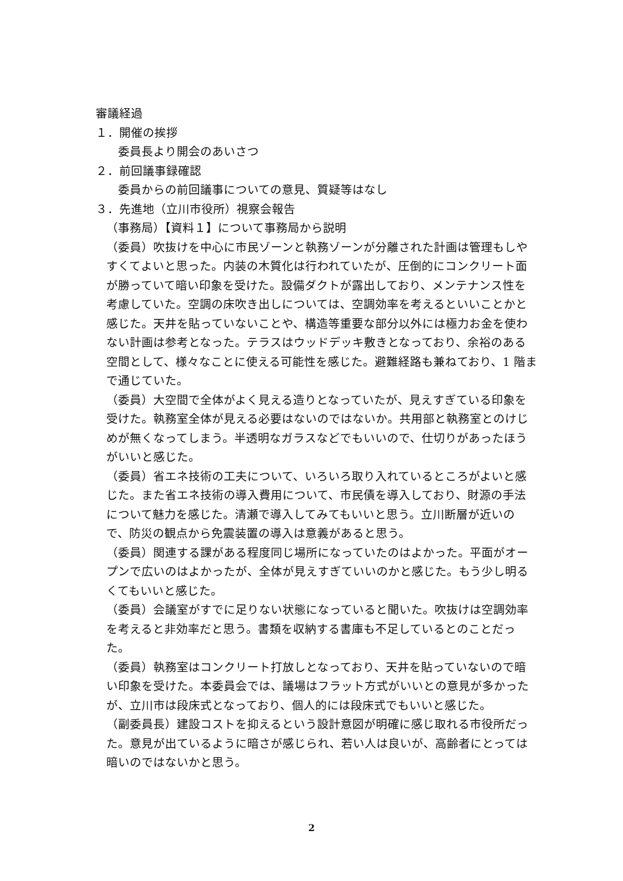審議経過
１．開催の挨拶
委員長より開会のあいさつ
２．前回議事録確認
委員からの前回議事についての意見、質疑等はなし
３．先進地（立川市役所）視察会報告
（事務局）【資料１】について事務局から説明
（委員）吹抜けを中心に市民ゾーンと執務ゾーンが分離された計画は管理もしやすくてよいと思った。内装の木質化は行われていたが、圧倒的にコンクリート面が勝っていて暗い印象を受けた。設備ダクトが露出しており、メンテナンス性を考慮していた。空調の床吹き出しについては、空調効率を考えるといいことかと感じた。天井を貼っていないことや、構造等重要な部分以外には極力お金を使わない計画は参考となった。テラスはウッドデッキ敷きとなっており、余裕のある空間として、様々なことに使える可能性を感じた。避難経路も兼ねており、1 階まで通じていた。
（委員）大空間で全体がよく見える造りとなっていたが、見えすぎている印象を受けた。執務室全体が見える必要はないのではないか。共用部と執務室とのけじめが無くなってしまう。半透明なガラスなどでもいいので、仕切りがあったほうがいいと感じた。
（委員）省エネ技術の工夫について、いろいろ取り入れているところがよいと感じた。また省エネ技術の導入費用について、市民債を導入しており、財源の手法について魅力を感じた。清瀬で導入してみてもいいと思う。立川断層が近いので、防災の観点から免震装置の導入は意義があると思う。
（委員）関連する課がある程度同じ場所になっていたのはよかった。平面がオープンで広いのはよかったが、全体が見えすぎていいのかと感じた。もう少し明るくてもいいと感じた。
（委員）会議室がすでに足りない状態になっていると聞いた。吹抜けは空調効率を考えると非効率だと思う。書類を収納する書庫も不足しているとのことだった。
（委員）執務室はコンクリート打放しとなっており、天井を貼っていないので暗い印象を受けた。本委員会では、議場はフラット方式がいいとの意見が多かったが、立川市は段床式となっており、個人的には段床式でもいいと感じた。
（副委員長）建設コストを抑えるという設計意図が明確に感じ取れる市役所だった。意見が出ているように暗さが感じられ、若い人は良いが、高齢者にとっては暗いのではないかと思う。
2